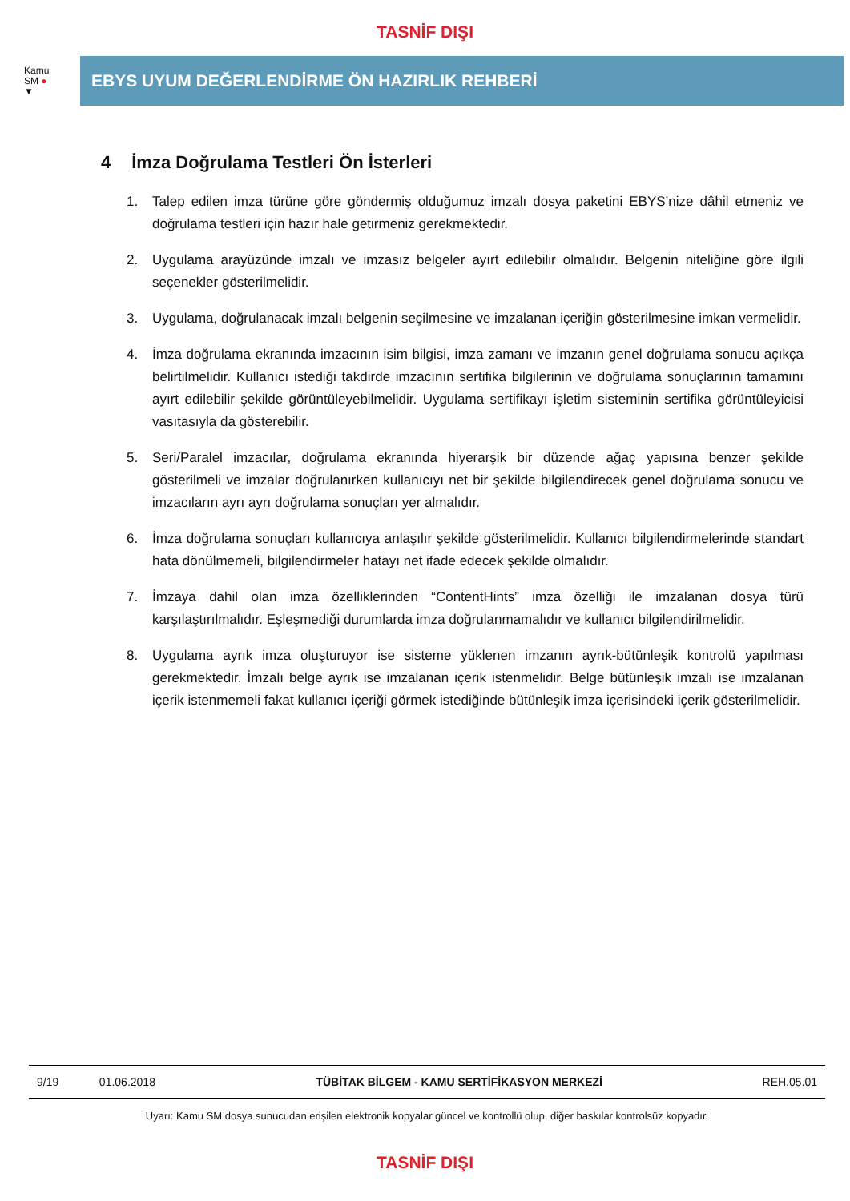TASNİF DIŞI
Kamu
SM ●
▼
EBYS UYUM DEĞERLENDİRME ÖN HAZIRLIK REHBERİ
4 İmza Doğrulama Testleri Ön İsterleri
1. Talep edilen imza türüne göre göndermiş olduğumuz imzalı dosya paketini EBYS’nize dâhil etmeniz ve doğrulama testleri için hazır hale getirmeniz gerekmektedir.
2. Uygulama arayüzünde imzalı ve imzasız belgeler ayırt edilebilir olmalıdır. Belgenin niteliğine göre ilgili seçenekler gösterilmelidir.
3. Uygulama, doğrulanacak imzalı belgenin seçilmesine ve imzalanan içeriğin gösterilmesine imkan vermelidir.
4. İmza doğrulama ekranında imzacının isim bilgisi, imza zamanı ve imzanın genel doğrulama sonucu açıkça belirtilmelidir. Kullanıcı istediği takdirde imzacının sertifika bilgilerinin ve doğrulama sonuçlarının tamamını ayırt edilebilir şekilde görüntüleyebilmelidir. Uygulama sertifikayı işletim sisteminin sertifika görüntüleyicisi vasıtasıyla da gösterebilir.
5. Seri/Paralel imzacılar, doğrulama ekranında hiyerarşik bir düzende ağaç yapısına benzer şekilde gösterilmeli ve imzalar doğrulanırken kullanıcıyı net bir şekilde bilgilendirecek genel doğrulama sonucu ve imzacıların ayrı ayrı doğrulama sonuçları yer almalıdır.
6. İmza doğrulama sonuçları kullanıcıya anlaşılır şekilde gösterilmelidir. Kullanıcı bilgilendirmelerinde standart hata dönülmemeli, bilgilendirmeler hatayı net ifade edecek şekilde olmalıdır.
7. İmzaya dahil olan imza özelliklerinden “ContentHints” imza özelliği ile imzalanan dosya türü karşılaştırılmalıdır. Eşleşmediği durumlarda imza doğrulanmamalıdır ve kullanıcı bilgilendirilmelidir.
8. Uygulama ayrık imza oluşturuyor ise sisteme yüklenen imzanın ayrık-bütünleşik kontrolü yapılması gerekmektedir. İmzalı belge ayrık ise imzalanan içerik istenmelidir. Belge bütünleşik imzalı ise imzalanan içerik istenmemeli fakat kullanıcı içeriği görmek istediğinde bütünleşik imza içerisindeki içerik gösterilmelidir.
| 9/19 | 01.06.2018 | TÜBİTAK BİLGEM - KAMU SERTİFİKASYON MERKEZİ | REH.05.01 |
Uyarı: Kamu SM dosya sunucudan erişilen elektronik kopyalar güncel ve kontrollü olup, diğer baskılar kontrolsüz kopyadır.
TASNİF DIŞI